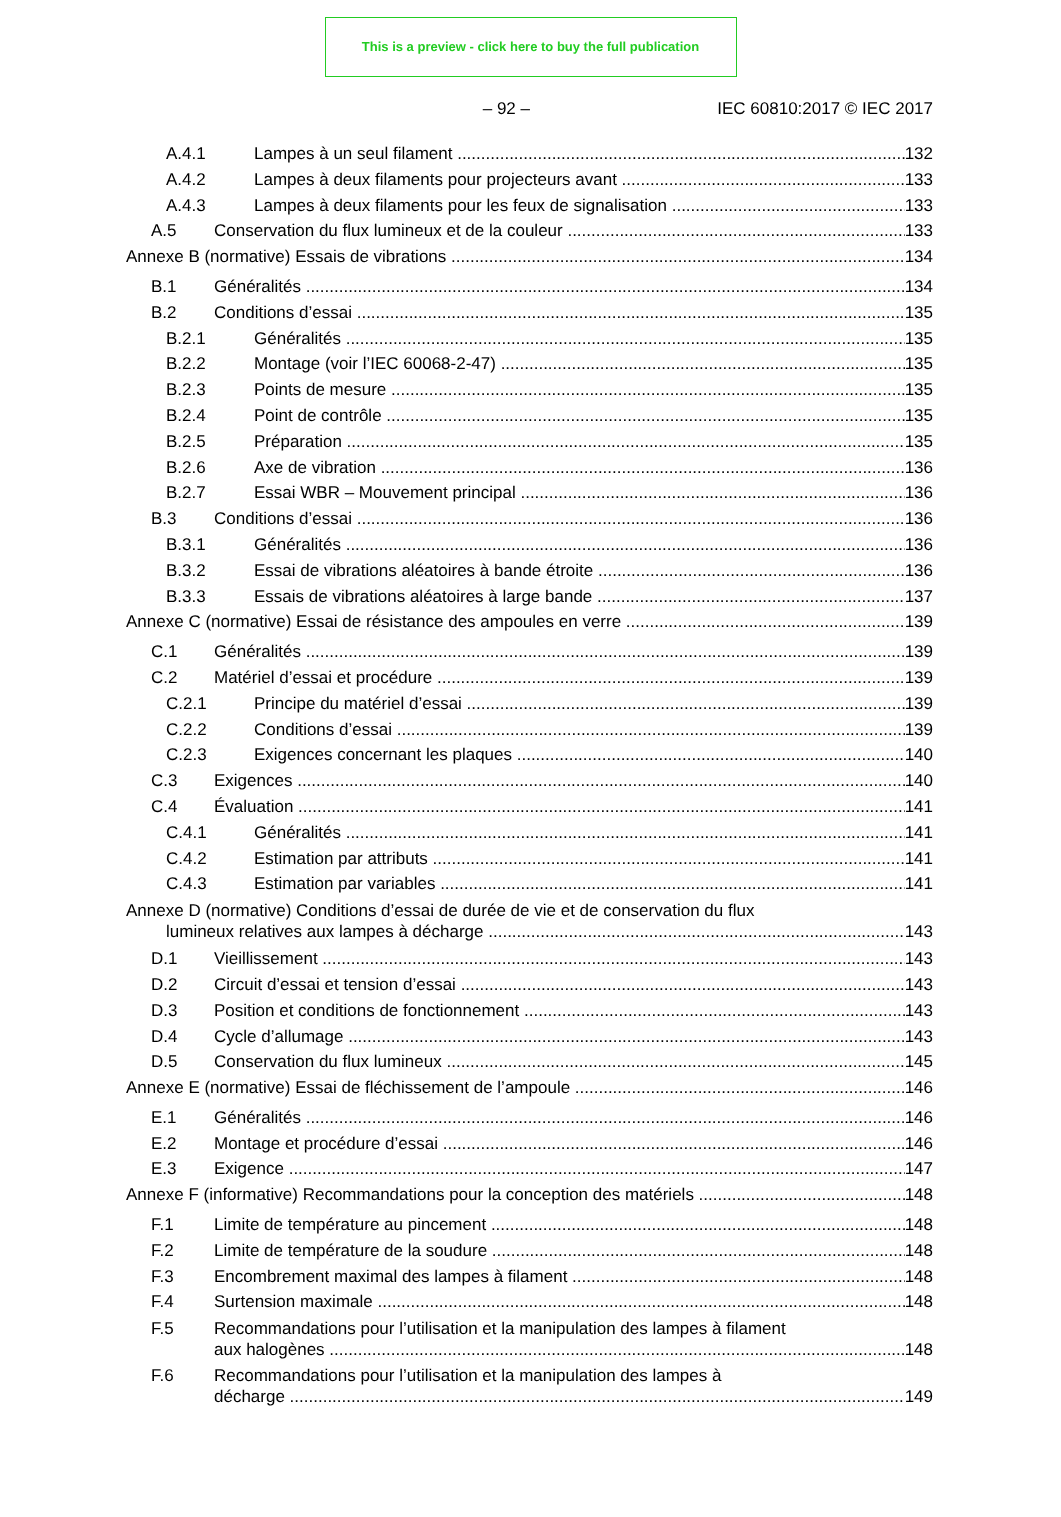This is a preview - click here to buy the full publication
– 92 – IEC 60810:2017 © IEC 2017
A.4.1 Lampes à un seul filament 132
A.4.2 Lampes à deux filaments pour projecteurs avant 133
A.4.3 Lampes à deux filaments pour les feux de signalisation 133
A.5 Conservation du flux lumineux et de la couleur 133
Annexe B (normative) Essais de vibrations 134
B.1 Généralités 134
B.2 Conditions d’essai 135
B.2.1 Généralités 135
B.2.2 Montage (voir l’IEC 60068-2-47) 135
B.2.3 Points de mesure 135
B.2.4 Point de contrôle 135
B.2.5 Préparation 135
B.2.6 Axe de vibration 136
B.2.7 Essai WBR – Mouvement principal 136
B.3 Conditions d’essai 136
B.3.1 Généralités 136
B.3.2 Essai de vibrations aléatoires à bande étroite 136
B.3.3 Essais de vibrations aléatoires à large bande 137
Annexe C (normative) Essai de résistance des ampoules en verre 139
C.1 Généralités 139
C.2 Matériel d’essai et procédure 139
C.2.1 Principe du matériel d’essai 139
C.2.2 Conditions d’essai 139
C.2.3 Exigences concernant les plaques 140
C.3 Exigences 140
C.4 Évaluation 141
C.4.1 Généralités 141
C.4.2 Estimation par attributs 141
C.4.3 Estimation par variables 141
Annexe D (normative) Conditions d’essai de durée de vie et de conservation du flux
lumineux relatives aux lampes à décharge 143
D.1 Vieillissement 143
D.2 Circuit d’essai et tension d’essai 143
D.3 Position et conditions de fonctionnement 143
D.4 Cycle d’allumage 143
D.5 Conservation du flux lumineux 145
Annexe E (normative) Essai de fléchissement de l’ampoule 146
E.1 Généralités 146
E.2 Montage et procédure d’essai 146
E.3 Exigence 147
Annexe F (informative) Recommandations pour la conception des matériels 148
F.1 Limite de température au pincement 148
F.2 Limite de température de la soudure 148
F.3 Encombrement maximal des lampes à filament 148
F.4 Surtension maximale 148
F.5 Recommandations pour l’utilisation et la manipulation des lampes à filament
aux halogènes 148
F.6 Recommandations pour l’utilisation et la manipulation des lampes à
décharge 149